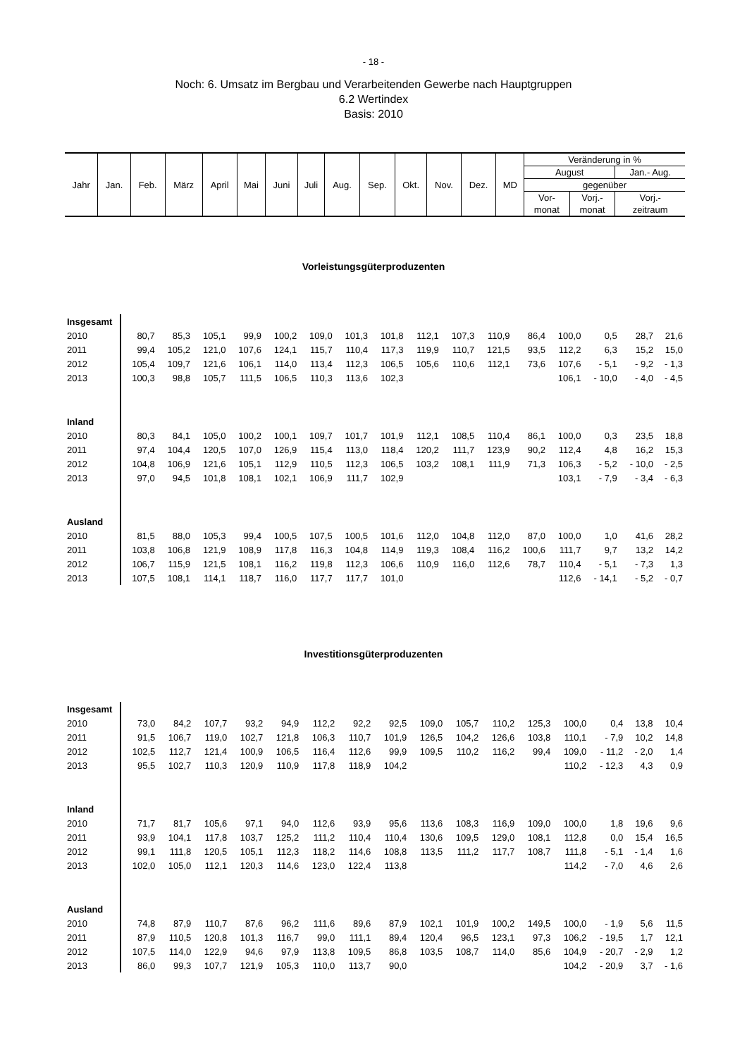- 18 -
Noch: 6. Umsatz im Bergbau und Verarbeitenden Gewerbe nach Hauptgruppen
6.2 Wertindex
Basis: 2010
| Jahr | Jan. | Feb. | März | April | Mai | Juni | Juli | Aug. | Sep. | Okt. | Nov. | Dez. | MD | Veränderung in % | | |
| | | | | | | | | | | | | | | August | | Jan.- Aug. |
| | | | | | | | | | | | | | | gegenüber | | |
| | | | | | | | | | | | | | | Vor- | Vorj.- | Vorj.- |
| | | | | | | | | | | | | | | monat | monat | zeitraum |
Vorleistungsgüterproduzenten
| Insgesamt | | | | | | | | | | | | | | | | |
| 2010 | 80,7 | 85,3 | 105,1 | 99,9 | 100,2 | 109,0 | 101,3 | 101,8 | 112,1 | 107,3 | 110,9 | 86,4 | 100,0 | 0,5 | 28,7 | 21,6 |
| 2011 | 99,4 | 105,2 | 121,0 | 107,6 | 124,1 | 115,7 | 110,4 | 117,3 | 119,9 | 110,7 | 121,5 | 93,5 | 112,2 | 6,3 | 15,2 | 15,0 |
| 2012 | 105,4 | 109,7 | 121,6 | 106,1 | 114,0 | 113,4 | 112,3 | 106,5 | 105,6 | 110,6 | 112,1 | 73,6 | 107,6 | - 5,1 | - 9,2 | - 1,3 |
| 2013 | 100,3 | 98,8 | 105,7 | 111,5 | 106,5 | 110,3 | 113,6 | 102,3 | | | | | 106,1 | - 10,0 | - 4,0 | - 4,5 |
| Inland | | | | | | | | | | | | | | | | |
| 2010 | 80,3 | 84,1 | 105,0 | 100,2 | 100,1 | 109,7 | 101,7 | 101,9 | 112,1 | 108,5 | 110,4 | 86,1 | 100,0 | 0,3 | 23,5 | 18,8 |
| 2011 | 97,4 | 104,4 | 120,5 | 107,0 | 126,9 | 115,4 | 113,0 | 118,4 | 120,2 | 111,7 | 123,9 | 90,2 | 112,4 | 4,8 | 16,2 | 15,3 |
| 2012 | 104,8 | 106,9 | 121,6 | 105,1 | 112,9 | 110,5 | 112,3 | 106,5 | 103,2 | 108,1 | 111,9 | 71,3 | 106,3 | - 5,2 | - 10,0 | - 2,5 |
| 2013 | 97,0 | 94,5 | 101,8 | 108,1 | 102,1 | 106,9 | 111,7 | 102,9 | | | | | 103,1 | - 7,9 | - 3,4 | - 6,3 |
| Ausland | | | | | | | | | | | | | | | | |
| 2010 | 81,5 | 88,0 | 105,3 | 99,4 | 100,5 | 107,5 | 100,5 | 101,6 | 112,0 | 104,8 | 112,0 | 87,0 | 100,0 | 1,0 | 41,6 | 28,2 |
| 2011 | 103,8 | 106,8 | 121,9 | 108,9 | 117,8 | 116,3 | 104,8 | 114,9 | 119,3 | 108,4 | 116,2 | 100,6 | 111,7 | 9,7 | 13,2 | 14,2 |
| 2012 | 106,7 | 115,9 | 121,5 | 108,1 | 116,2 | 119,8 | 112,3 | 106,6 | 110,9 | 116,0 | 112,6 | 78,7 | 110,4 | - 5,1 | - 7,3 | 1,3 |
| 2013 | 107,5 | 108,1 | 114,1 | 118,7 | 116,0 | 117,7 | 117,7 | 101,0 | | | | | 112,6 | - 14,1 | - 5,2 | - 0,7 |
Investitionsgüterproduzenten
| Insgesamt | | | | | | | | | | | | | | | | |
| 2010 | 73,0 | 84,2 | 107,7 | 93,2 | 94,9 | 112,2 | 92,2 | 92,5 | 109,0 | 105,7 | 110,2 | 125,3 | 100,0 | 0,4 | 13,8 | 10,4 |
| 2011 | 91,5 | 106,7 | 119,0 | 102,7 | 121,8 | 106,3 | 110,7 | 101,9 | 126,5 | 104,2 | 126,6 | 103,8 | 110,1 | - 7,9 | 10,2 | 14,8 |
| 2012 | 102,5 | 112,7 | 121,4 | 100,9 | 106,5 | 116,4 | 112,6 | 99,9 | 109,5 | 110,2 | 116,2 | 99,4 | 109,0 | - 11,2 | - 2,0 | 1,4 |
| 2013 | 95,5 | 102,7 | 110,3 | 120,9 | 110,9 | 117,8 | 118,9 | 104,2 | | | | | 110,2 | - 12,3 | 4,3 | 0,9 |
| Inland | | | | | | | | | | | | | | | | |
| 2010 | 71,7 | 81,7 | 105,6 | 97,1 | 94,0 | 112,6 | 93,9 | 95,6 | 113,6 | 108,3 | 116,9 | 109,0 | 100,0 | 1,8 | 19,6 | 9,6 |
| 2011 | 93,9 | 104,1 | 117,8 | 103,7 | 125,2 | 111,2 | 110,4 | 110,4 | 130,6 | 109,5 | 129,0 | 108,1 | 112,8 | 0,0 | 15,4 | 16,5 |
| 2012 | 99,1 | 111,8 | 120,5 | 105,1 | 112,3 | 118,2 | 114,6 | 108,8 | 113,5 | 111,2 | 117,7 | 108,7 | 111,8 | - 5,1 | - 1,4 | 1,6 |
| 2013 | 102,0 | 105,0 | 112,1 | 120,3 | 114,6 | 123,0 | 122,4 | 113,8 | | | | | 114,2 | - 7,0 | 4,6 | 2,6 |
| Ausland | | | | | | | | | | | | | | | | |
| 2010 | 74,8 | 87,9 | 110,7 | 87,6 | 96,2 | 111,6 | 89,6 | 87,9 | 102,1 | 101,9 | 100,2 | 149,5 | 100,0 | - 1,9 | 5,6 | 11,5 |
| 2011 | 87,9 | 110,5 | 120,8 | 101,3 | 116,7 | 99,0 | 111,1 | 89,4 | 120,4 | 96,5 | 123,1 | 97,3 | 106,2 | - 19,5 | 1,7 | 12,1 |
| 2012 | 107,5 | 114,0 | 122,9 | 94,6 | 97,9 | 113,8 | 109,5 | 86,8 | 103,5 | 108,7 | 114,0 | 85,6 | 104,9 | - 20,7 | - 2,9 | 1,2 |
| 2013 | 86,0 | 99,3 | 107,7 | 121,9 | 105,3 | 110,0 | 113,7 | 90,0 | | | | | 104,2 | - 20,9 | 3,7 | - 1,6 |